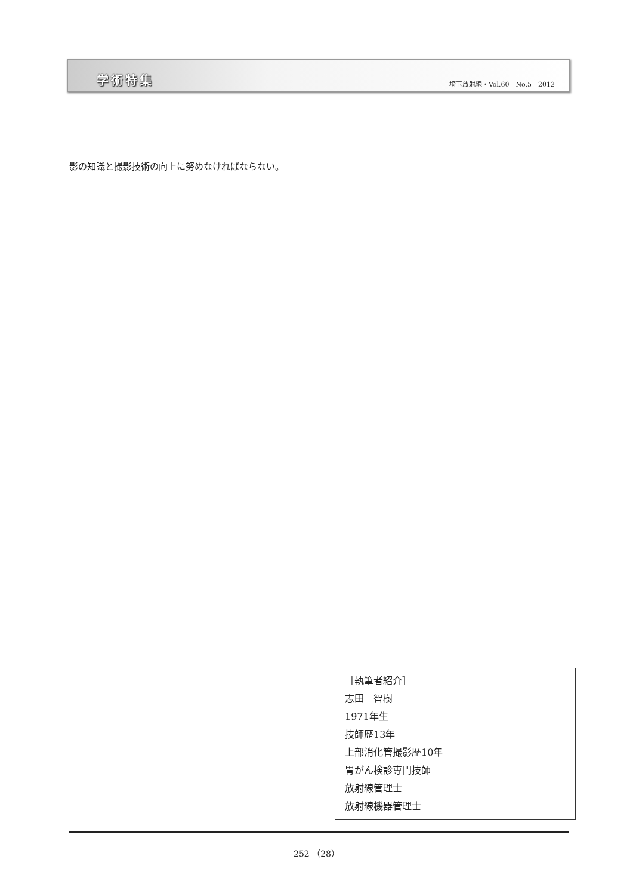学術特集
埼玉放射線・Vol.60　No.5　2012
影の知識と撮影技術の向上に努めなければならない。
［執筆者紹介］
志田　智樹
1971年生
技師歴13年
上部消化管撮影歴10年
胃がん検診専門技師
放射線管理士
放射線機器管理士
252 （28）